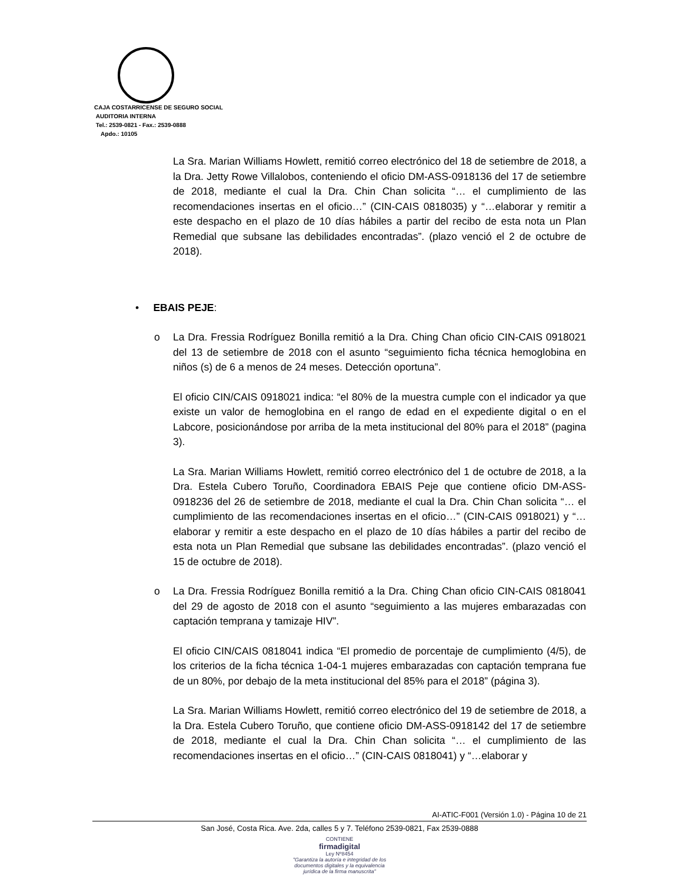CAJA COSTARRICENSE DE SEGURO SOCIAL
AUDITORIA INTERNA
Tel.: 2539-0821 - Fax.: 2539-0888
Apdo.: 10105
La Sra. Marian Williams Howlett, remitió correo electrónico del 18 de setiembre de 2018, a la Dra. Jetty Rowe Villalobos, conteniendo el oficio DM-ASS-0918136 del 17 de setiembre de 2018, mediante el cual la Dra. Chin Chan solicita “… el cumplimiento de las recomendaciones insertas en el oficio…” (CIN-CAIS 0818035) y “…elaborar y remitir a este despacho en el plazo de 10 días hábiles a partir del recibo de esta nota un Plan Remedial que subsane las debilidades encontradas”. (plazo venció el 2 de octubre de 2018).
• EBAIS PEJE:
o La Dra. Fressia Rodríguez Bonilla remitió a la Dra. Ching Chan oficio CIN-CAIS 0918021 del 13 de setiembre de 2018 con el asunto “seguimiento ficha técnica hemoglobina en niños (s) de 6 a menos de 24 meses. Detección oportuna”.
El oficio CIN/CAIS 0918021 indica: “el 80% de la muestra cumple con el indicador ya que existe un valor de hemoglobina en el rango de edad en el expediente digital o en el Labcore, posicionándose por arriba de la meta institucional del 80% para el 2018” (pagina 3).
La Sra. Marian Williams Howlett, remitió correo electrónico del 1 de octubre de 2018, a la Dra. Estela Cubero Toruño, Coordinadora EBAIS Peje que contiene oficio DM-ASS-0918236 del 26 de setiembre de 2018, mediante el cual la Dra. Chin Chan solicita “… el cumplimiento de las recomendaciones insertas en el oficio…” (CIN-CAIS 0918021) y “…elaborar y remitir a este despacho en el plazo de 10 días hábiles a partir del recibo de esta nota un Plan Remedial que subsane las debilidades encontradas”. (plazo venció el 15 de octubre de 2018).
o La Dra. Fressia Rodríguez Bonilla remitió a la Dra. Ching Chan oficio CIN-CAIS 0818041 del 29 de agosto de 2018 con el asunto “seguimiento a las mujeres embarazadas con captación temprana y tamizaje HIV”.
El oficio CIN/CAIS 0818041 indica “El promedio de porcentaje de cumplimiento (4/5), de los criterios de la ficha técnica 1-04-1 mujeres embarazadas con captación temprana fue de un 80%, por debajo de la meta institucional del 85% para el 2018” (página 3).
La Sra. Marian Williams Howlett, remitió correo electrónico del 19 de setiembre de 2018, a la Dra. Estela Cubero Toruño, que contiene oficio DM-ASS-0918142 del 17 de setiembre de 2018, mediante el cual la Dra. Chin Chan solicita “… el cumplimiento de las recomendaciones insertas en el oficio…” (CIN-CAIS 0818041) y “…elaborar y
AI-ATIC-F001 (Versión 1.0) - Página 10 de 21
San José, Costa Rica. Ave. 2da, calles 5 y 7. Teléfono 2539-0821, Fax 2539-0888
CONTIENE
firmadigital
Ley Nº8454
"Garantiza la autoría e integridad de los
documentos digitales y la equivalencia
jurídica de la firma manuscrita"